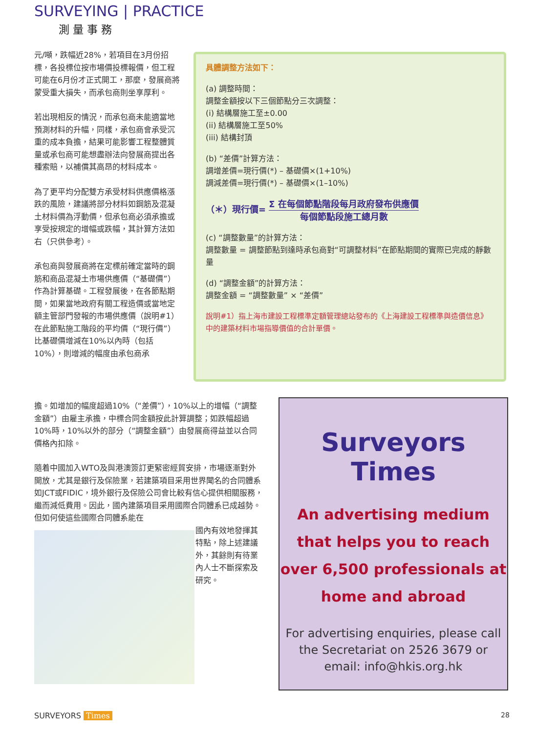SURVEYING | PRACTICE
測 量 事 務
元/噸，跌幅近28%，若項目在3月份招標，各投標位按市場價投標報價，但工程可能在6月份才正式開工，那麼，發展商將蒙受重大損失，而承包商則坐享厚利。
若出現相反的情況，而承包商未能適當地預測材料的升幅，同樣，承包商會承受沉重的成本負擔，結果可能影響工程整體質量或承包商可能想盡辦法向發展商提出各種索賠，以補償其高昂的材料成本。
為了更平均分配雙方承受材料供應價格漲跌的風險，建議將部分材料如鋼筋及混凝土材料價為浮動價，但承包商必須承擔或享受按規定的增幅或跌幅，其計算方法如右（只供參考）。
承包商與發展商將在定標前確定當時的鋼筋和商品混凝土市場供應價（“基礎價”）作為計算基礎。工程發展後，在各節點期間，如果當地政府有關工程造價或當地定額主管部門發報的市場供應價（說明#1）在此節點施工階段的平均價（“現行價”）比基礎價增減在10%以內時（包括10%），則增減的幅度由承包商承
具體調整方法如下：
(a) 調整時間：
調整金額按以下三個節點分三次調整：
(i) 結構層施工至±0.00
(ii) 結構層施工至50%
(iii) 結構封頂
(b) “差價”計算方法：
調增差價=現行價(*) – 基礎價×(1+10%)
調減差價=現行價(*) – 基礎價×(1–10%)
（＊）現行價= Σ 在每個節點階段每月政府發布供應價 每個節點段施工總月數
(c) “調整數量”的計算方法：
調整數量 = 調整節點到達時承包商對“可調整材料”在節點期間的實際已完成的靜數量
(d) “調整金額”的計算方法：
調整金額 = “調整數量” × “差價”
說明#1）指上海市建設工程標準定額管理總站發布的《上海建設工程標準與造價信息》中的建築材料市場指導價值的合計單價。
擔。如增加的幅度超過10%（“差價”），10%以上的增幅（“調整金額”）由雇主承擔，中標合同金額按此計算調整；如跌幅超過10%時，10%以外的部分（“調整金額”）由發展商得益並以合同價格內扣除。
隨着中國加入WTO及與港澳簽訂更緊密經貿安排，市場逐漸對外開放，尤其是銀行及保險業，若建築項目采用世界聞名的合同體系如JCT或FIDIC，境外銀行及保險公司會比較有信心提供相關服務，繼而減低費用。因此，國內建築項目采用國際合同體系已成越勢。但如何使這些國際合同體系能在
國內有效地發揮其特點，除上述建議外，其餘則有待業內人士不斷探索及研究。
Surveyors Times
An advertising medium that helps you to reach over 6,500 professionals at home and abroad
For advertising enquiries, please call the Secretariat on 2526 3679 or email: info@hkis.org.hk
SURVEYORS Times 28